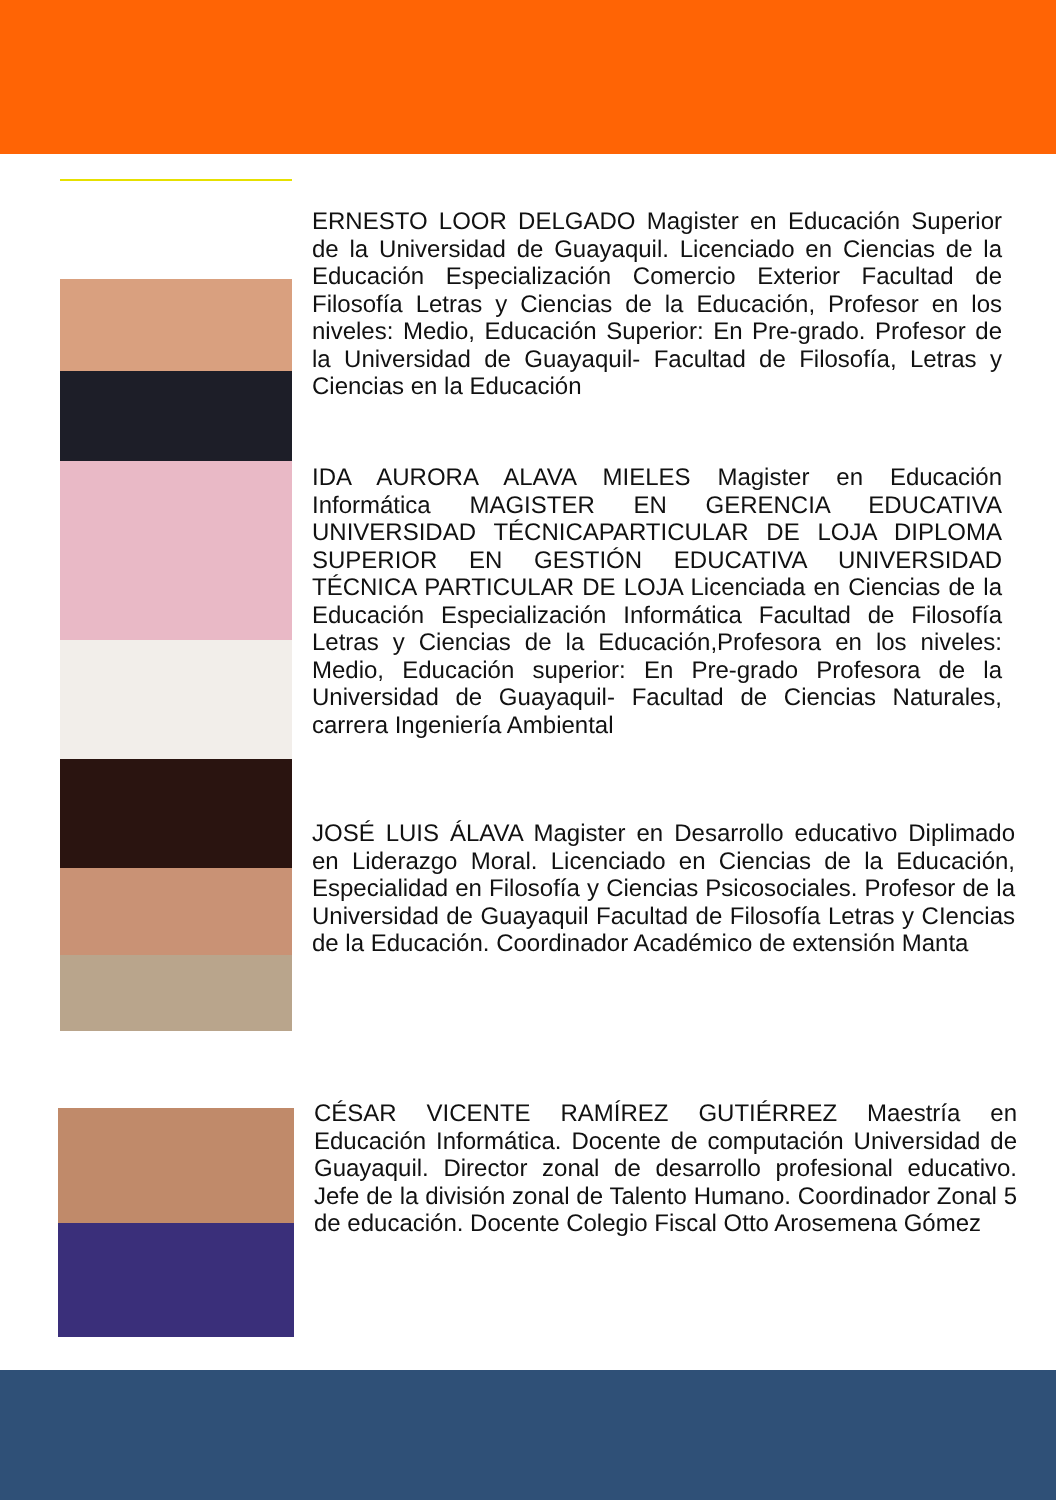ERNESTO LOOR DELGADO Magister en Educación Superior de la Universidad de Guayaquil. Licenciado en Ciencias de la Educación Especialización Comercio Exterior Facultad de Filosofía Letras y Ciencias de la Educación, Profesor en los niveles: Medio, Educación Superior: En Pre-grado. Profesor de la Universidad de Guayaquil- Facultad de Filosofía, Letras y Ciencias en la Educación
IDA AURORA ALAVA MIELES Magister en Educación Informática MAGISTER EN GERENCIA EDUCATIVA UNIVERSIDAD TÉCNICAPARTICULAR DE LOJA DIPLOMA SUPERIOR EN GESTIÓN EDUCATIVA UNIVERSIDAD TÉCNICA PARTICULAR DE LOJA Licenciada en Ciencias de la Educación Especialización Informática Facultad de Filosofía Letras y Ciencias de la Educación,Profesora en los niveles: Medio, Educación superior: En Pre-grado Profesora de la Universidad de Guayaquil- Facultad de Ciencias Naturales, carrera Ingeniería Ambiental
JOSÉ LUIS ÁLAVA Magister en Desarrollo educativo Diplimado en Liderazgo Moral. Licenciado en Ciencias de la Educación, Especialidad en Filosofía y Ciencias Psicosociales. Profesor de la Universidad de Guayaquil Facultad de Filosofía Letras y CIencias de la Educación. Coordinador Académico de extensión Manta
CÉSAR VICENTE RAMÍREZ GUTIÉRREZ Maestría en Educación Informática. Docente de computación Universidad de Guayaquil. Director zonal de desarrollo profesional educativo. Jefe de la división zonal de Talento Humano. Coordinador Zonal 5 de educación. Docente Colegio Fiscal Otto Arosemena Gómez